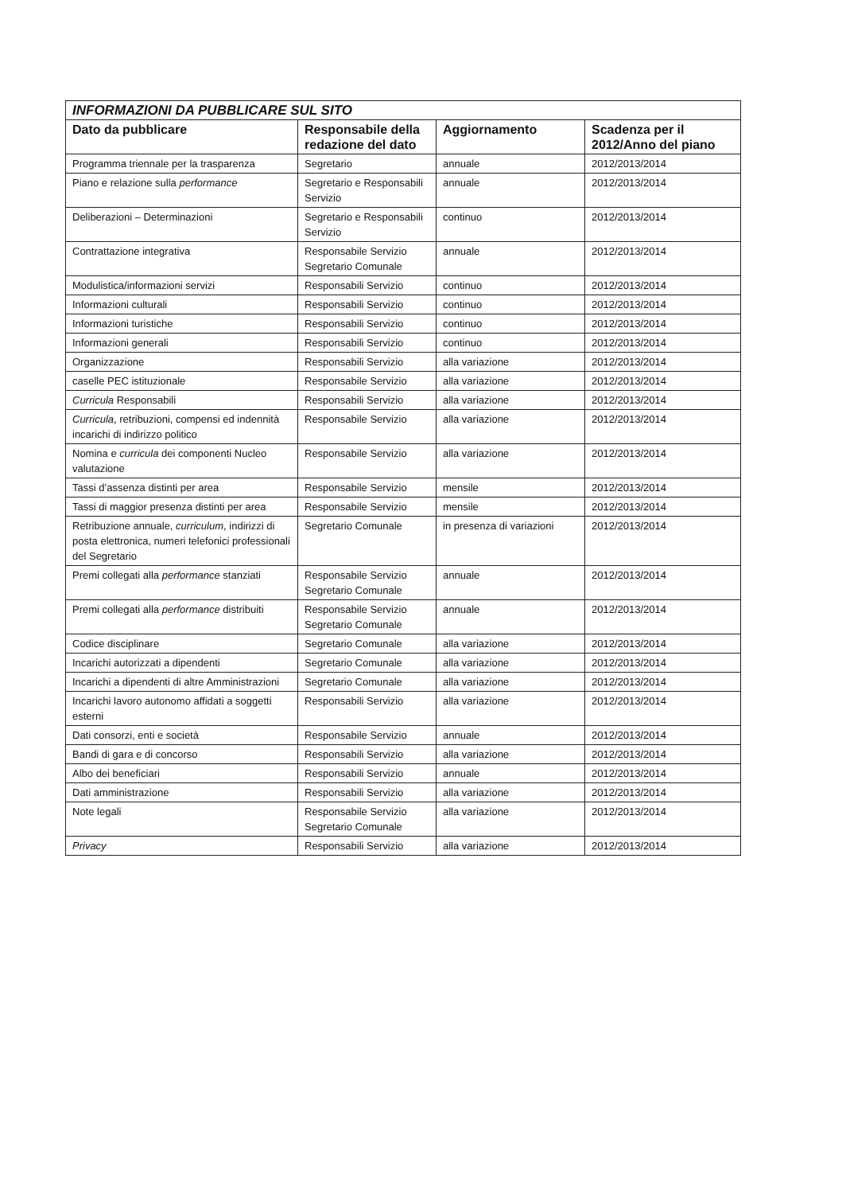| INFORMAZIONI DA PUBBLICARE SUL SITO | | | |
| --- | --- | --- | --- |
| Dato da pubblicare | Responsabile della redazione del dato | Aggiornamento | Scadenza per il 2012/Anno del piano |
| Programma triennale per la trasparenza | Segretario | annuale | 2012/2013/2014 |
| Piano e relazione sulla performance | Segretario e Responsabili Servizio | annuale | 2012/2013/2014 |
| Deliberazioni – Determinazioni | Segretario e Responsabili Servizio | continuo | 2012/2013/2014 |
| Contrattazione integrativa | Responsabile Servizio Segretario Comunale | annuale | 2012/2013/2014 |
| Modulistica/informazioni servizi | Responsabili Servizio | continuo | 2012/2013/2014 |
| Informazioni culturali | Responsabili Servizio | continuo | 2012/2013/2014 |
| Informazioni turistiche | Responsabili Servizio | continuo | 2012/2013/2014 |
| Informazioni generali | Responsabili Servizio | continuo | 2012/2013/2014 |
| Organizzazione | Responsabili Servizio | alla variazione | 2012/2013/2014 |
| caselle PEC istituzionale | Responsabile Servizio | alla variazione | 2012/2013/2014 |
| Curricula Responsabili | Responsabili Servizio | alla variazione | 2012/2013/2014 |
| Curricula , retribuzioni, compensi ed indennità incarichi di indirizzo politico | Responsabile Servizio | alla variazione | 2012/2013/2014 |
| Nomina e curricula dei componenti Nucleo valutazione | Responsabile Servizio | alla variazione | 2012/2013/2014 |
| Tassi d’assenza distinti per area | Responsabile Servizio | mensile | 2012/2013/2014 |
| Tassi di maggior presenza distinti per area | Responsabile Servizio | mensile | 2012/2013/2014 |
| Retribuzione annuale, curriculum , indirizzi di posta elettronica, numeri telefonici professionali del Segretario | Segretario Comunale | in presenza di variazioni | 2012/2013/2014 |
| Premi collegati alla performance stanziati | Responsabile Servizio Segretario Comunale | annuale | 2012/2013/2014 |
| Premi collegati alla performance distribuiti | Responsabile Servizio Segretario Comunale | annuale | 2012/2013/2014 |
| Codice disciplinare | Segretario Comunale | alla variazione | 2012/2013/2014 |
| Incarichi autorizzati a dipendenti | Segretario Comunale | alla variazione | 2012/2013/2014 |
| Incarichi a dipendenti di altre Amministrazioni | Segretario Comunale | alla variazione | 2012/2013/2014 |
| Incarichi lavoro autonomo affidati a soggetti esterni | Responsabili Servizio | alla variazione | 2012/2013/2014 |
| Dati consorzi, enti e società | Responsabile Servizio | annuale | 2012/2013/2014 |
| Bandi di gara e di concorso | Responsabili Servizio | alla variazione | 2012/2013/2014 |
| Albo dei beneficiari | Responsabili Servizio | annuale | 2012/2013/2014 |
| Dati amministrazione | Responsabili Servizio | alla variazione | 2012/2013/2014 |
| Note legali | Responsabile Servizio Segretario Comunale | alla variazione | 2012/2013/2014 |
| Privacy | Responsabili Servizio | alla variazione | 2012/2013/2014 |